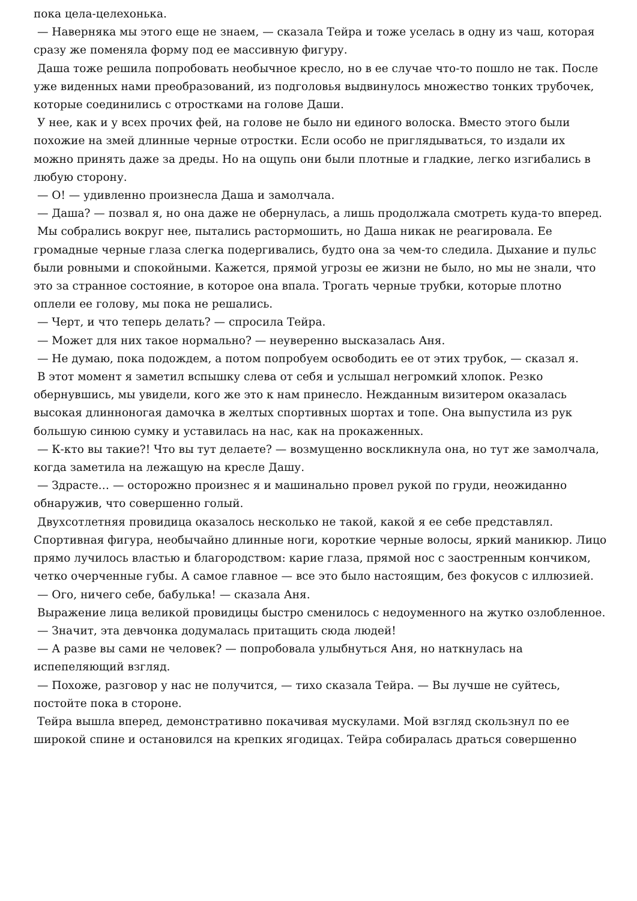пока цела-целехонька.
— Наверняка мы этого еще не знаем, — сказала Тейра и тоже уселась в одну из чаш, которая сразу же поменяла форму под ее массивную фигуру.
Даша тоже решила попробовать необычное кресло, но в ее случае что-то пошло не так. После уже виденных нами преобразований, из подголовья выдвинулось множество тонких трубочек, которые соединились с отростками на голове Даши.
У нее, как и у всех прочих фей, на голове не было ни единого волоска. Вместо этого были похожие на змей длинные черные отростки. Если особо не приглядываться, то издали их можно принять даже за дреды. Но на ощупь они были плотные и гладкие, легко изгибались в любую сторону.
— О! — удивленно произнесла Даша и замолчала.
— Даша? — позвал я, но она даже не обернулась, а лишь продолжала смотреть куда-то вперед.
Мы собрались вокруг нее, пытались растормошить, но Даша никак не реагировала. Ее громадные черные глаза слегка подергивались, будто она за чем-то следила. Дыхание и пульс были ровными и спокойными. Кажется, прямой угрозы ее жизни не было, но мы не знали, что это за странное состояние, в которое она впала. Трогать черные трубки, которые плотно оплели ее голову, мы пока не решались.
— Черт, и что теперь делать? — спросила Тейра.
— Может для них такое нормально? — неуверенно высказалась Аня.
— Не думаю, пока подождем, а потом попробуем освободить ее от этих трубок, — сказал я.
В этот момент я заметил вспышку слева от себя и услышал негромкий хлопок. Резко обернувшись, мы увидели, кого же это к нам принесло. Нежданным визитером оказалась высокая длинноногая дамочка в желтых спортивных шортах и топе. Она выпустила из рук большую синюю сумку и уставилась на нас, как на прокаженных.
— К-кто вы такие?! Что вы тут делаете? — возмущенно воскликнула она, но тут же замолчала, когда заметила на лежащую на кресле Дашу.
— Здрасте… — осторожно произнес я и машинально провел рукой по груди, неожиданно обнаружив, что совершенно голый.
Двухсотлетняя провидица оказалось несколько не такой, какой я ее себе представлял. Спортивная фигура, необычайно длинные ноги, короткие черные волосы, яркий маникюр. Лицо прямо лучилось властью и благородством: карие глаза, прямой нос с заостренным кончиком, четко очерченные губы. А самое главное — все это было настоящим, без фокусов с иллюзией.
— Ого, ничего себе, бабулька! — сказала Аня.
Выражение лица великой провидицы быстро сменилось с недоуменного на жутко озлобленное.
— Значит, эта девчонка додумалась притащить сюда людей!
— А разве вы сами не человек? — попробовала улыбнуться Аня, но наткнулась на испепеляющий взгляд.
— Похоже, разговор у нас не получится, — тихо сказала Тейра. — Вы лучше не суйтесь, постойте пока в стороне.
Тейра вышла вперед, демонстративно покачивая мускулами. Мой взгляд скользнул по ее широкой спине и остановился на крепких ягодицах. Тейра собиралась драться совершенно